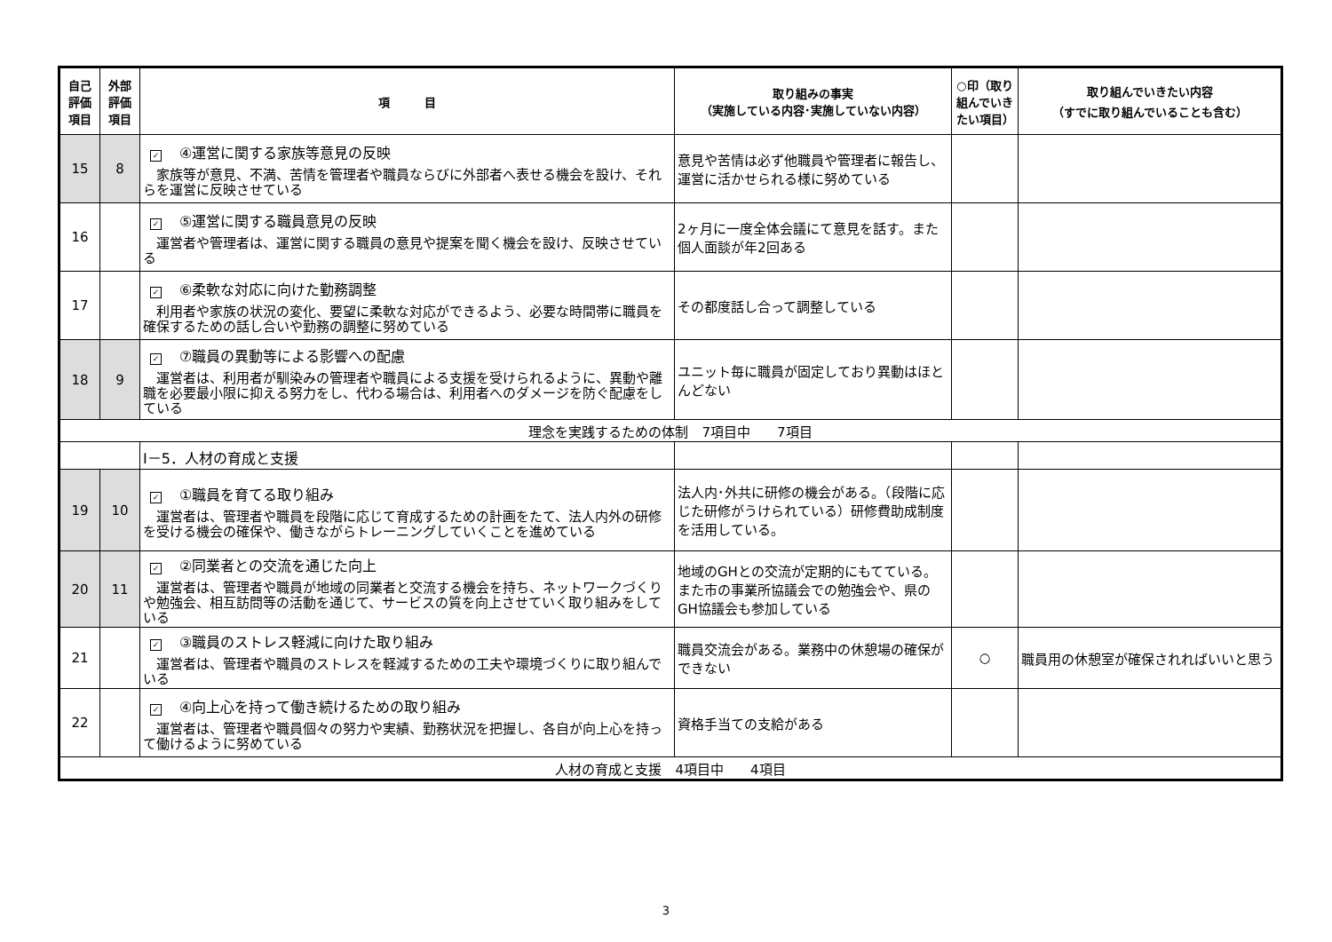| 自己評価項目 | 外部評価項目 | 項 目 | 取り組みの事実 （実施している内容･実施していない内容） | ○印（取り組んでいきたい項目） | 取り組んでいきたい内容 （すでに取り組んでいることも含む） |
| --- | --- | --- | --- | --- | --- |
| 15 | 8 | ✓ ④運営に関する家族等意見の反映 家族等が意見、不満、苦情を管理者や職員ならびに外部者へ表せる機会を設け、それらを運営に反映させている | 意見や苦情は必ず他職員や管理者に報告し、運営に活かせられる様に努めている | | |
| 16 | | ✓ ⑤運営に関する職員意見の反映 運営者や管理者は、運営に関する職員の意見や提案を聞く機会を設け、反映させている | 2ヶ月に一度全体会議にて意見を話す。また個人面談が年2回ある | | |
| 17 | | ✓ ⑥柔軟な対応に向けた勤務調整 利用者や家族の状況の変化、要望に柔軟な対応ができるよう、必要な時間帯に職員を確保するための話し合いや勤務の調整に努めている | その都度話し合って調整している | | |
| 18 | 9 | ✓ ⑦職員の異動等による影響への配慮 運営者は、利用者が馴染みの管理者や職員による支援を受けられるように、異動や離職を必要最小限に抑える努力をし、代わる場合は、利用者へのダメージを防ぐ配慮をしている | ユニット毎に職員が固定しており異動はほとんどない | | |
| 理念を実践するための体制 7項目中 7項目 | | | | | |
| | | Ⅰ－5．人材の育成と支援 | | | |
| 19 | 10 | ✓ ①職員を育てる取り組み 運営者は、管理者や職員を段階に応じて育成するための計画をたて、法人内外の研修を受ける機会の確保や、働きながらトレーニングしていくことを進めている | 法人内･外共に研修の機会がある。（段階に応じた研修がうけられている）研修費助成制度を活用している。 | | |
| 20 | 11 | ✓ ②同業者との交流を通じた向上 運営者は、管理者や職員が地域の同業者と交流する機会を持ち、ネットワークづくりや勉強会、相互訪問等の活動を通じて、サービスの質を向上させていく取り組みをしている | 地域のGHとの交流が定期的にもてている。また市の事業所協議会での勉強会や、県のGH協議会も参加している | | |
| 21 | | ✓ ③職員のストレス軽減に向けた取り組み 運営者は、管理者や職員のストレスを軽減するための工夫や環境づくりに取り組んでいる | 職員交流会がある。業務中の休憩場の確保ができない | ○ | 職員用の休憩室が確保されればいいと思う |
| 22 | | ✓ ④向上心を持って働き続けるための取り組み 運営者は、管理者や職員個々の努力や実績、勤務状況を把握し、各自が向上心を持って働けるように努めている | 資格手当ての支給がある | | |
| 人材の育成と支援 4項目中 4項目 | | | | | |
3